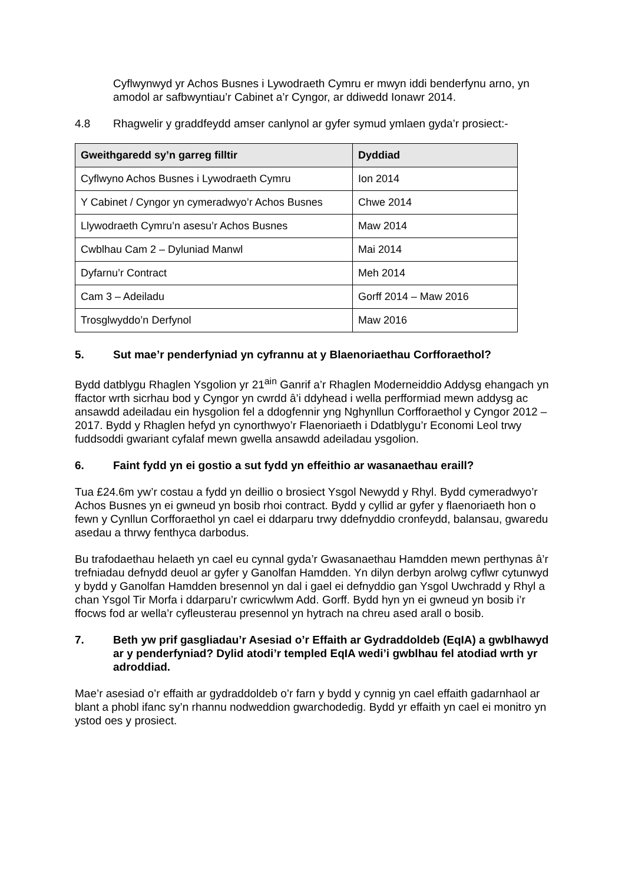Cyflwynwyd yr Achos Busnes i Lywodraeth Cymru er mwyn iddi benderfynu arno, yn amodol ar safbwyntiau’r Cabinet a’r Cyngor, ar ddiwedd Ionawr 2014.
4.8 Rhagwelir y graddfeydd amser canlynol ar gyfer symud ymlaen gyda’r prosiect:-
| Gweithgaredd sy’n garreg filltir | Dyddiad |
| --- | --- |
| Cyflwyno Achos Busnes i Lywodraeth Cymru | Ion 2014 |
| Y Cabinet / Cyngor yn cymeradwyo’r Achos Busnes | Chwe 2014 |
| Llywodraeth Cymru’n asesu’r Achos Busnes | Maw 2014 |
| Cwblhau Cam 2 – Dyluniad Manwl | Mai 2014 |
| Dyfarnu’r Contract | Meh 2014 |
| Cam 3 – Adeiladu | Gorff 2014 – Maw 2016 |
| Trosglwyddo’n Derfynol | Maw 2016 |
5. Sut mae’r penderfyniad yn cyfrannu at y Blaenoriaethau Corfforaethol?
Bydd datblygu Rhaglen Ysgolion yr 21<sup>ain</sup> Ganrif a’r Rhaglen Moderneiddio Addysg ehangach yn ffactor wrth sicrhau bod y Cyngor yn cwrdd â’i ddyhead i wella perfformiad mewn addysg ac ansawdd adeiladau ein hysgolion fel a ddogfennir yng Nghynllun Corfforaethol y Cyngor 2012 – 2017. Bydd y Rhaglen hefyd yn cynorthwyo’r Flaenoriaeth i Ddatblygu’r Economi Leol trwy fuddsoddi gwariant cyfalaf mewn gwella ansawdd adeiladau ysgolion.
6. Faint fydd yn ei gostio a sut fydd yn effeithio ar wasanaethau eraill?
Tua £24.6m yw’r costau a fydd yn deillio o brosiect Ysgol Newydd y Rhyl. Bydd cymeradwyo’r Achos Busnes yn ei gwneud yn bosib rhoi contract. Bydd y cyllid ar gyfer y flaenoriaeth hon o fewn y Cynllun Corfforaethol yn cael ei ddarparu trwy ddefnyddio cronfeydd, balansau, gwaredu asedau a thrwy fenthyca darbodus.
Bu trafodaethau helaeth yn cael eu cynnal gyda’r Gwasanaethau Hamdden mewn perthynas â’r trefniadau defnydd deuol ar gyfer y Ganolfan Hamdden. Yn dilyn derbyn arolwg cyflwr cytunwyd y bydd y Ganolfan Hamdden bresennol yn dal i gael ei defnyddio gan Ysgol Uwchradd y Rhyl a chan Ysgol Tir Morfa i ddarparu’r cwricwlwm Add. Gorff. Bydd hyn yn ei gwneud yn bosib i’r ffocws fod ar wella’r cyfleusterau presennol yn hytrach na chreu ased arall o bosib.
7. Beth yw prif gasgliadau’r Asesiad o’r Effaith ar Gydraddoldeb (EqIA) a gwblhawyd ar y penderfyniad? Dylid atodi’r templed EqIA wedi’i gwblhau fel atodiad wrth yr adroddiad.
Mae’r asesiad o’r effaith ar gydraddoldeb o’r farn y bydd y cynnig yn cael effaith gadarnhaol ar blant a phobl ifanc sy’n rhannu nodweddion gwarchodedig. Bydd yr effaith yn cael ei monitro yn ystod oes y prosiect.